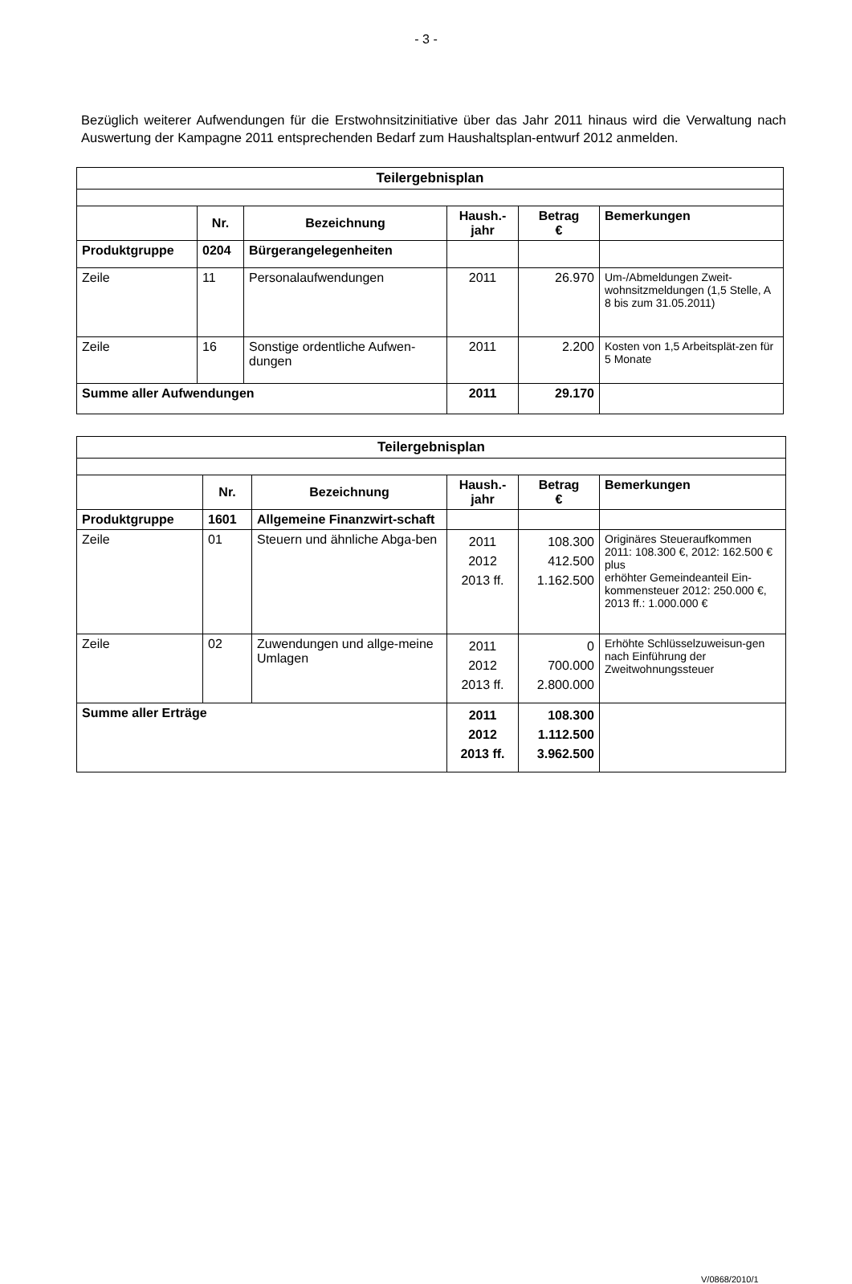- 3 -
Bezüglich weiterer Aufwendungen für die Erstwohnsitzinitiative über das Jahr 2011 hinaus wird die Verwaltung nach Auswertung der Kampagne 2011 entsprechenden Bedarf zum Haushaltsplan-entwurf 2012 anmelden.
| Teilergebnisplan | | | | | |
| | Nr. | Bezeichnung | Haush.- jahr | Betrag € | Bemerkungen |
| Produktgruppe | 0204 | Bürgerangelegenheiten | | | |
| Zeile | 11 | Personalaufwendungen | 2011 | 26.970 | Um-/Abmeldungen Zweit-wohnsitzmeldungen (1,5 Stelle, A 8 bis zum 31.05.2011) |
| Zeile | 16 | Sonstige ordentliche Aufwen-dungen | 2011 | 2.200 | Kosten von 1,5 Arbeitsplät-zen für 5 Monate |
| Summe aller Aufwendungen | | | 2011 | 29.170 | |
| Teilergebnisplan | | | | | |
| | Nr. | Bezeichnung | Haush.- jahr | Betrag € | Bemerkungen |
| Produktgruppe | 1601 | Allgemeine Finanzwirt-schaft | | | |
| Zeile | 01 | Steuern und ähnliche Abga-ben | 2011 2012 2013 ff. | 108.300 412.500 1.162.500 | Originäres Steueraufkommen 2011: 108.300 €, 2012: 162.500 € plus erhöhter Gemeindeanteil Ein-kommensteuer 2012: 250.000 €, 2013 ff.: 1.000.000 € |
| Zeile | 02 | Zuwendungen und allge-meine Umlagen | 2011 2012 2013 ff. | 0 700.000 2.800.000 | Erhöhte Schlüsselzuweisun-gen nach Einführung der Zweitwohnungssteuer |
| Summe aller Erträge | | | 2011 2012 2013 ff. | 108.300 1.112.500 3.962.500 | |
V/0868/2010/1